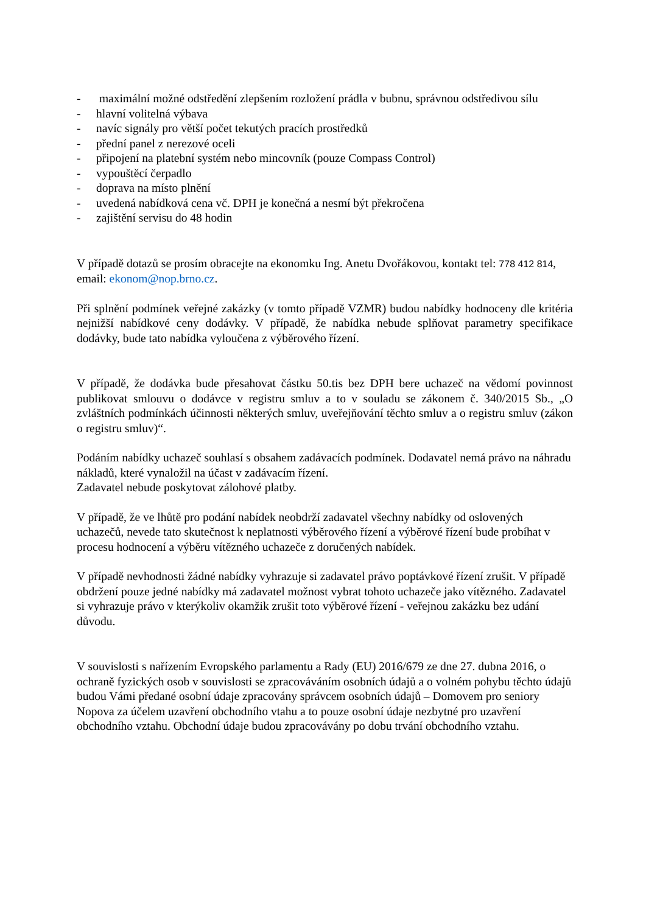- maximální možné odstředění zlepšením rozložení prádla v bubnu, správnou odstředivou sílu
- hlavní volitelná výbava
- navíc signály pro větší počet tekutých pracích prostředků
- přední panel z nerezové oceli
- připojení na platební systém nebo mincovník (pouze Compass Control)
- vypouštěcí čerpadlo
- doprava na místo plnění
- uvedená nabídková cena vč. DPH je konečná a nesmí být překročena
- zajištění servisu do 48 hodin
V případě dotazů se prosím obracejte na ekonomku Ing. Anetu Dvořákovou, kontakt tel: 778 412 814, email: ekonom@nop.brno.cz.
Při splnění podmínek veřejné zakázky (v tomto případě VZMR) budou nabídky hodnoceny dle kritéria nejnižší nabídkové ceny dodávky. V případě, že nabídka nebude splňovat parametry specifikace dodávky, bude tato nabídka vyloučena z výběrového řízení.
V případě, že dodávka bude přesahovat částku 50.tis bez DPH bere uchazeč na vědomí povinnost publikovat smlouvu o dodávce v registru smluv a to v souladu se zákonem č. 340/2015 Sb., „O zvláštních podmínkách účinnosti některých smluv, uveřejňování těchto smluv a o registru smluv (zákon o registru smluv)“.
Podáním nabídky uchazeč souhlasí s obsahem zadávacích podmínek. Dodavatel nemá právo na náhradu nákladů, které vynaložil na účast v zadávacím řízení.
Zadavatel nebude poskytovat zálohové platby.
V případě, že ve lhůtě pro podání nabídek neobdrží zadavatel všechny nabídky od oslovených uchazečů, nevede tato skutečnost k neplatnosti výběrového řízení a výběrové řízení bude probíhat v procesu hodnocení a výběru vítězného uchazeče z doručených nabídek.
V případě nevhodnosti žádné nabídky vyhrazuje si zadavatel právo poptávkové řízení zrušit. V případě obdržení pouze jedné nabídky má zadavatel možnost vybrat tohoto uchazeče jako vítězného. Zadavatel si vyhrazuje právo v kterýkoliv okamžik zrušit toto výběrové řízení - veřejnou zakázku bez udání důvodu.
V souvislosti s nařízením Evropského parlamentu a Rady (EU) 2016/679 ze dne 27. dubna 2016, o ochraně fyzických osob v souvislosti se zpracováváním osobních údajů a o volném pohybu těchto údajů budou Vámi předané osobní údaje zpracovány správcem osobních údajů – Domovem pro seniory Nopova za účelem uzavření obchodního vtahu a to pouze osobní údaje nezbytné pro uzavření obchodního vztahu. Obchodní údaje budou zpracovávány po dobu trvání obchodního vztahu.